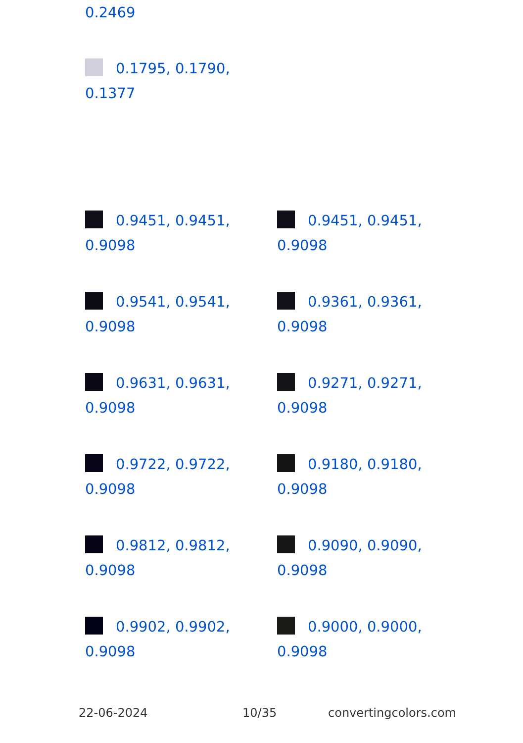0.2469
0.1795, 0.1790, 0.1377
0.9451, 0.9451, 0.9098
0.9451, 0.9451, 0.9098
0.9541, 0.9541, 0.9098
0.9361, 0.9361, 0.9098
0.9631, 0.9631, 0.9098
0.9271, 0.9271, 0.9098
0.9722, 0.9722, 0.9098
0.9180, 0.9180, 0.9098
0.9812, 0.9812, 0.9098
0.9090, 0.9090, 0.9098
0.9902, 0.9902, 0.9098
0.9000, 0.9000, 0.9098
22-06-2024 10/35 convertingcolors.com